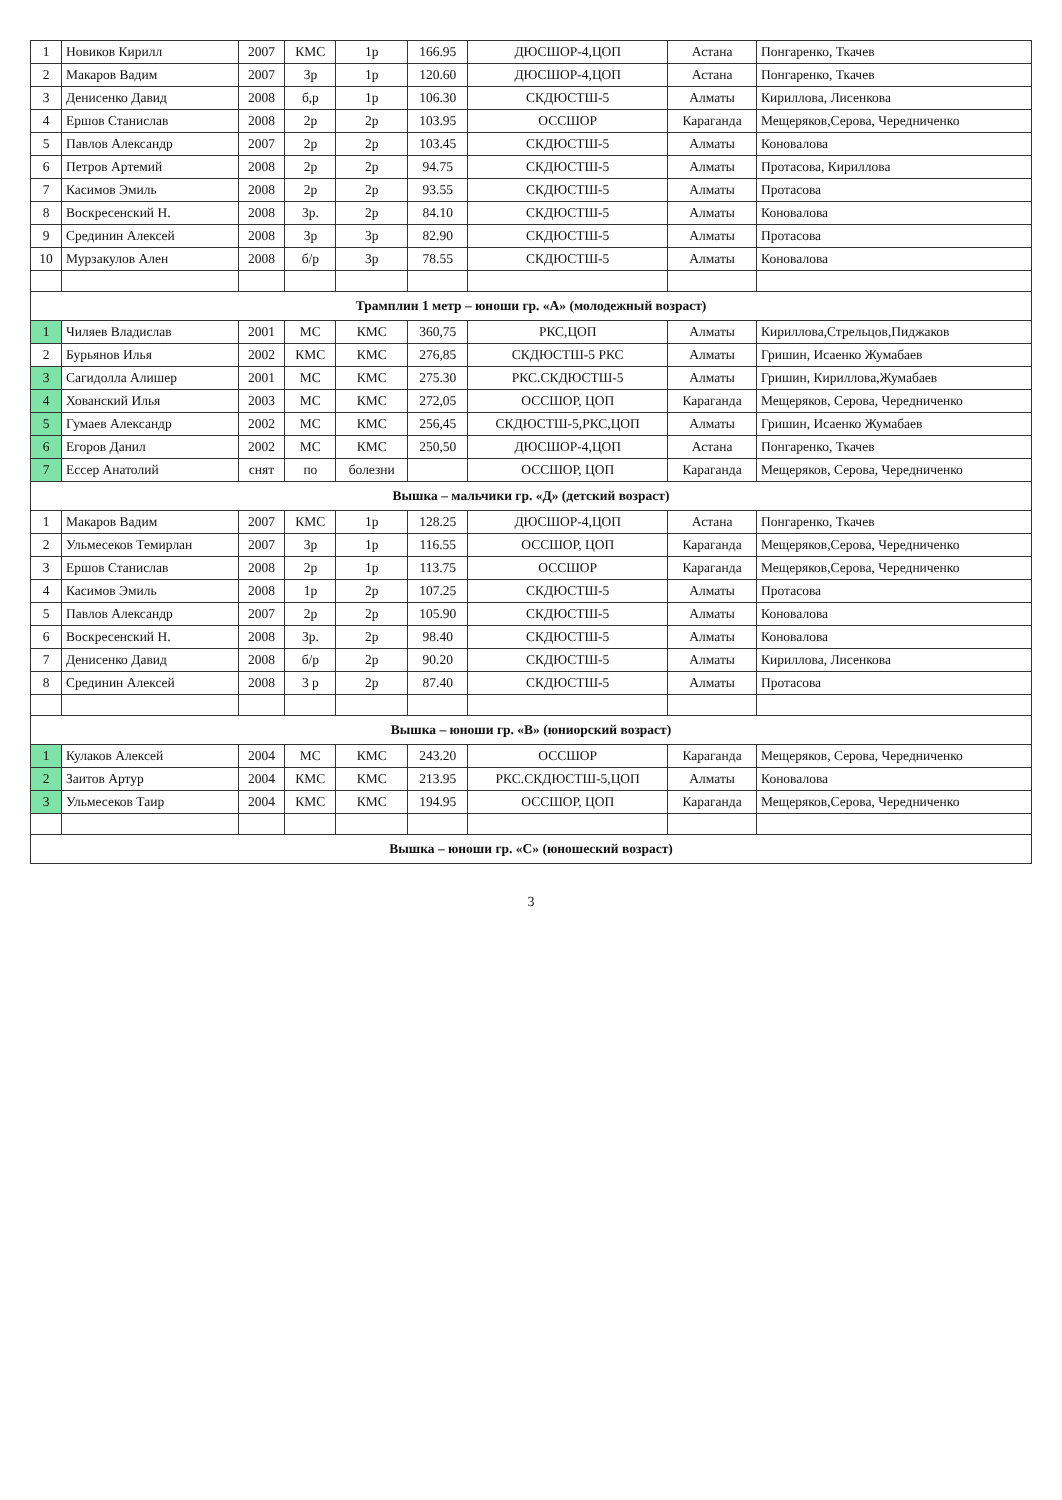| 1 | Новиков Кирилл | 2007 | КМС | 1р | 166.95 | ДЮСШОР-4,ЦОП | Астана | Понгаренко, Ткачев |
| 2 | Макаров Вадим | 2007 | 3р | 1р | 120.60 | ДЮСШОР-4,ЦОП | Астана | Понгаренко, Ткачев |
| 3 | Денисенко Давид | 2008 | б,р | 1р | 106.30 | СКДЮСТШ-5 | Алматы | Кириллова, Лисенкова |
| 4 | Ершов Станислав | 2008 | 2р | 2р | 103.95 | ОССШОР | Караганда | Мещеряков,Серова, Чередниченко |
| 5 | Павлов Александр | 2007 | 2р | 2р | 103.45 | СКДЮСТШ-5 | Алматы | Коновалова |
| 6 | Петров Артемий | 2008 | 2р | 2р | 94.75 | СКДЮСТШ-5 | Алматы | Протасова, Кириллова |
| 7 | Касимов Эмиль | 2008 | 2р | 2р | 93.55 | СКДЮСТШ-5 | Алматы | Протасова |
| 8 | Воскресенский Н. | 2008 | 3р. | 2р | 84.10 | СКДЮСТШ-5 | Алматы | Коновалова |
| 9 | Срединин Алексей | 2008 | 3р | 3р | 82.90 | СКДЮСТШ-5 | Алматы | Протасова |
| 10 | Мурзакулов Ален | 2008 | б/р | 3р | 78.55 | СКДЮСТШ-5 | Алматы | Коновалова |
| Трамплин 1 метр – юноши гр. «А» (молодежный возраст) | | | | | | | | |
| 1 | Чиляев Владислав | 2001 | МС | КМС | 360,75 | РКС,ЦОП | Алматы | Кириллова,Стрельцов,Пиджаков |
| 2 | Бурьянов Илья | 2002 | КМС | КМС | 276,85 | СКДЮСТШ-5 РКС | Алматы | Гришин, Исаенко Жумабаев |
| 3 | Сагидолла Алишер | 2001 | МС | КМС | 275.30 | РКС.СКДЮСТШ-5 | Алматы | Гришин, Кириллова,Жумабаев |
| 4 | Хованский Илья | 2003 | МС | КМС | 272,05 | ОССШОР, ЦОП | Караганда | Мещеряков, Серова, Чередниченко |
| 5 | Гумаев Александр | 2002 | МС | КМС | 256,45 | СКДЮСТШ-5,РКС,ЦОП | Алматы | Гришин, Исаенко Жумабаев |
| 6 | Егоров Данил | 2002 | МС | КМС | 250,50 | ДЮСШОР-4,ЦОП | Астана | Понгаренко, Ткачев |
| 7 | Ессер Анатолий | снят | по | болезни | | ОССШОР, ЦОП | Караганда | Мещеряков, Серова, Чередниченко |
| Вышка – мальчики гр. «Д» (детский возраст) | | | | | | | | |
| 1 | Макаров Вадим | 2007 | КМС | 1р | 128.25 | ДЮСШОР-4,ЦОП | Астана | Понгаренко, Ткачев |
| 2 | Ульмесеков Темирлан | 2007 | 3р | 1р | 116.55 | ОССШОР, ЦОП | Караганда | Мещеряков,Серова, Чередниченко |
| 3 | Ершов Станислав | 2008 | 2р | 1р | 113.75 | ОССШОР | Караганда | Мещеряков,Серова, Чередниченко |
| 4 | Касимов Эмиль | 2008 | 1р | 2р | 107.25 | СКДЮСТШ-5 | Алматы | Протасова |
| 5 | Павлов Александр | 2007 | 2р | 2р | 105.90 | СКДЮСТШ-5 | Алматы | Коновалова |
| 6 | Воскресенский Н. | 2008 | 3р. | 2р | 98.40 | СКДЮСТШ-5 | Алматы | Коновалова |
| 7 | Денисенко Давид | 2008 | б/р | 2р | 90.20 | СКДЮСТШ-5 | Алматы | Кириллова, Лисенкова |
| 8 | Срединин Алексей | 2008 | 3 р | 2р | 87.40 | СКДЮСТШ-5 | Алматы | Протасова |
| Вышка – юноши гр. «В» (юниорский возраст) | | | | | | | | |
| 1 | Кулаков Алексей | 2004 | МС | КМС | 243.20 | ОССШОР | Караганда | Мещеряков, Серова, Чередниченко |
| 2 | Заитов Артур | 2004 | КМС | КМС | 213.95 | РКС.СКДЮСТШ-5,ЦОП | Алматы | Коновалова |
| 3 | Ульмесеков Таир | 2004 | КМС | КМС | 194.95 | ОССШОР, ЦОП | Караганда | Мещеряков,Серова, Чередниченко |
| Вышка – юноши гр. «С» (юношеский возраст) | | | | | | | | |
3